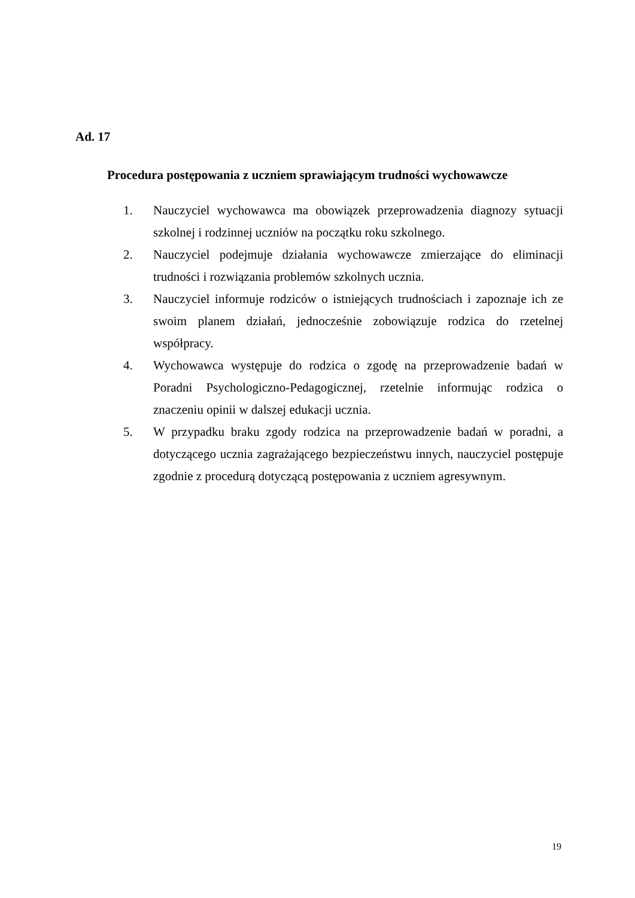Ad. 17
Procedura postępowania z uczniem sprawiającym trudności wychowawcze
1. Nauczyciel wychowawca ma obowiązek przeprowadzenia diagnozy sytuacji szkolnej i rodzinnej uczniów na początku roku szkolnego.
2. Nauczyciel podejmuje działania wychowawcze zmierzające do eliminacji trudności i rozwiązania problemów szkolnych ucznia.
3. Nauczyciel informuje rodziców o istniejących trudnościach i zapoznaje ich ze swoim planem działań, jednocześnie zobowiązuje rodzica do rzetelnej współpracy.
4. Wychowawca występuje do rodzica o zgodę na przeprowadzenie badań w Poradni Psychologiczno-Pedagogicznej, rzetelnie informując rodzica o znaczeniu opinii w dalszej edukacji ucznia.
5. W przypadku braku zgody rodzica na przeprowadzenie badań w poradni, a dotyczącego ucznia zagrażającego bezpieczeństwu innych, nauczyciel postępuje zgodnie z procedurą dotyczącą postępowania z uczniem agresywnym.
19